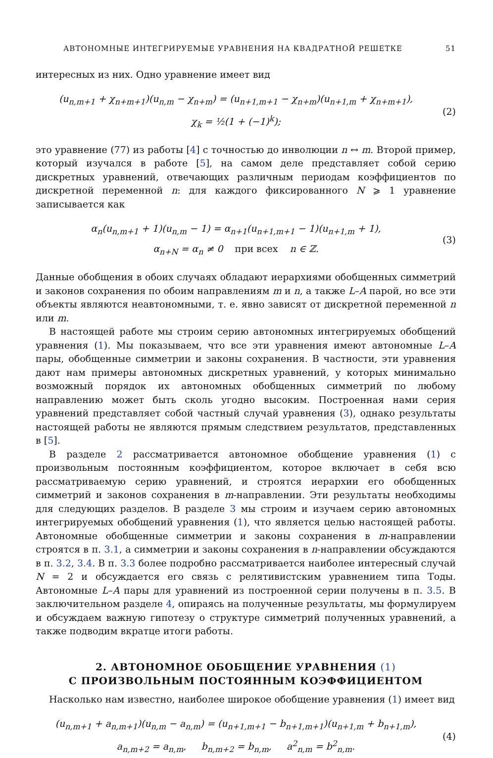АВТОНОМНЫЕ ИНТЕГРИРУЕМЫЕ УРАВНЕНИЯ НА КВАДРАТНОЙ РЕШЕТКЕ 51
интересных из них. Одно уравнение имеет вид
(u<sub>n,m+1</sub> + χ<sub>n+m+1</sub>)(u<sub>n,m</sub> − χ<sub>n+m</sub>) = (u<sub>n+1,m+1</sub> − χ<sub>n+m</sub>)(u<sub>n+1,m</sub> + χ<sub>n+m+1</sub>),
χ<sub>k</sub> = ½(1 + (−1)<sup>k</sup>);
(2)
это уравнение (77) из работы [4] с точностью до инволюции n ↔ m. Второй пример, который изучался в работе [5], на самом деле представляет собой серию дискретных уравнений, отвечающих различным периодам коэффициентов по дискретной переменной n: для каждого фиксированного N ⩾ 1 уравнение записывается как
α<sub>n</sub>(u<sub>n,m+1</sub> + 1)(u<sub>n,m</sub> − 1) = α<sub>n+1</sub>(u<sub>n+1,m+1</sub> − 1)(u<sub>n+1,m</sub> + 1),
α<sub>n+N</sub> = α<sub>n</sub> ≠ 0 при всех n ∈ ℤ.
(3)
Данные обобщения в обоих случаях обладают иерархиями обобщенных симметрий и законов сохранения по обоим направлениям m и n, а также L–A парой, но все эти объекты являются неавтономными, т. е. явно зависят от дискретной переменной n или m.
В настоящей работе мы строим серию автономных интегрируемых обобщений уравнения (1). Мы показываем, что все эти уравнения имеют автономные L–A пары, обобщенные симметрии и законы сохранения. В частности, эти уравнения дают нам примеры автономных дискретных уравнений, у которых минимально возможный порядок их автономных обобщенных симметрий по любому направлению может быть сколь угодно высоким. Построенная нами серия уравнений представляет собой частный случай уравнения (3), однако результаты настоящей работы не являются прямым следствием результатов, представленных в [5].
В разделе 2 рассматривается автономное обобщение уравнения (1) с произвольным постоянным коэффициентом, которое включает в себя всю рассматриваемую серию уравнений, и строятся иерархии его обобщенных симметрий и законов сохранения в m-направлении. Эти результаты необходимы для следующих разделов. В разделе 3 мы строим и изучаем серию автономных интегрируемых обобщений уравнения (1), что является целью настоящей работы. Автономные обобщенные симметрии и законы сохранения в m-направлении строятся в п. 3.1, а симметрии и законы сохранения в n-направлении обсуждаются в п. 3.2, 3.4. В п. 3.3 более подробно рассматривается наиболее интересный случай N = 2 и обсуждается его связь с релятивистским уравнением типа Тоды. Автономные L–A пары для уравнений из построенной серии получены в п. 3.5. В заключительном разделе 4, опираясь на полученные результаты, мы формулируем и обсуждаем важную гипотезу о структуре симметрий полученных уравнений, а также подводим вкратце итоги работы.
2. АВТОНОМНОЕ ОБОБЩЕНИЕ УРАВНЕНИЯ (1)
С ПРОИЗВОЛЬНЫМ ПОСТОЯННЫМ КОЭФФИЦИЕНТОМ
Насколько нам известно, наиболее широкое обобщение уравнения (1) имеет вид
(u<sub>n,m+1</sub> + a<sub>n,m+1</sub>)(u<sub>n,m</sub> − a<sub>n,m</sub>) = (u<sub>n+1,m+1</sub> − b<sub>n+1,m+1</sub>)(u<sub>n+1,m</sub> + b<sub>n+1,m</sub>),
a<sub>n,m+2</sub> = a<sub>n,m</sub>, b<sub>n,m+2</sub> = b<sub>n,m</sub>, a<sup>2</sup><sub>n,m</sub> = b<sup>2</sup><sub>n,m</sub>.
(4)